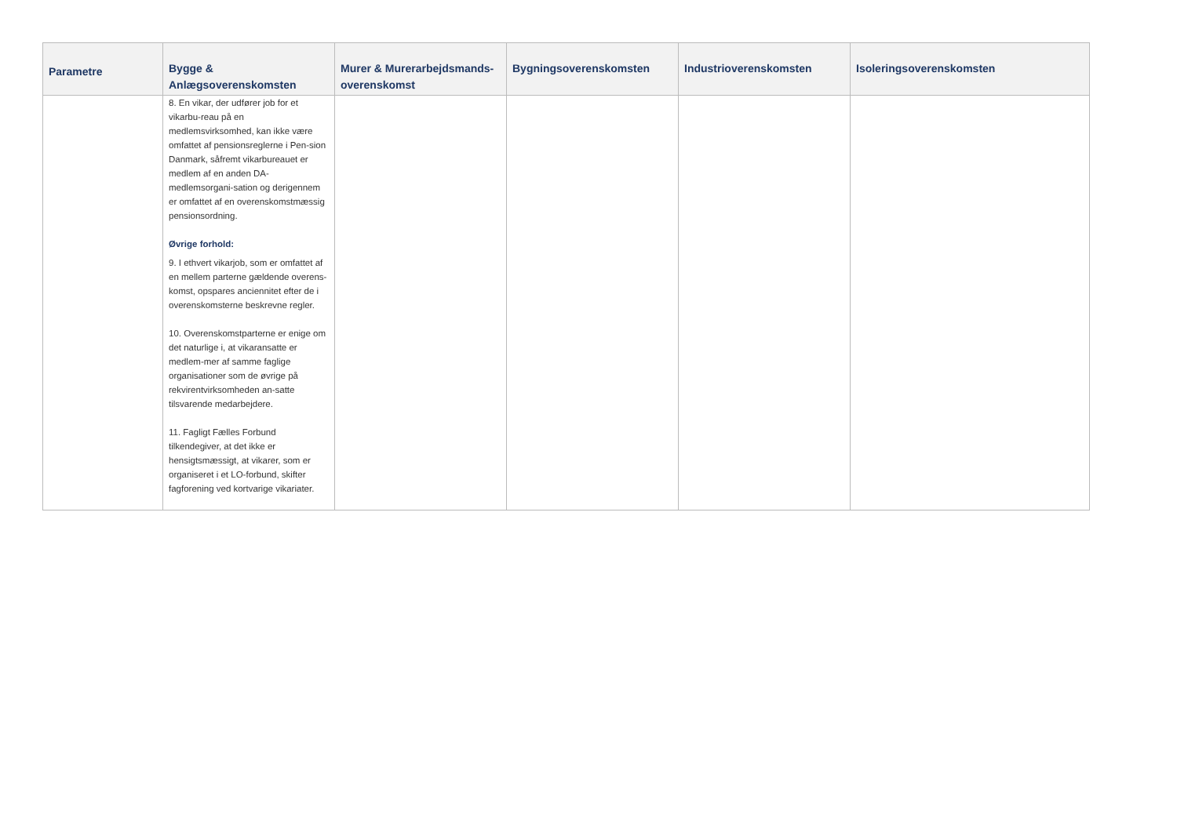| Parametre | Bygge & Anlægsoverenskomsten | Murer & Murerarbejdsmands-overenskomst | Bygningsoverenskomsten | Industrioverenskomsten | Isoleringsoverenskomsten |
| --- | --- | --- | --- | --- | --- |
| | 8. En vikar, der udfører job for et vikarbu-reau på en medlemsvirksomhed, kan ikke være omfattet af pensionsreglerne i Pen-sion Danmark, såfremt vikarbureauet er medlem af en anden DA- medlemsorgani-sation og derigennem er omfattet af en overenskomstmæssig pensionsordning. Øvrige forhold: 9. I ethvert vikarjob, som er omfattet af en mellem parterne gældende overens-komst, opspares anciennitet efter de i overenskomsterne beskrevne regler. 10. Overenskomstparterne er enige om det naturlige i, at vikaransatte er medlem-mer af samme faglige organisationer som de øvrige på rekvirentvirksomheden an-satte tilsvarende medarbejdere. 11. Fagligt Fælles Forbund tilkendegiver, at det ikke er hensigtsmæssigt, at vikarer, som er organiseret i et LO-forbund, skifter fagforening ved kortvarige vikariater. | | | | |